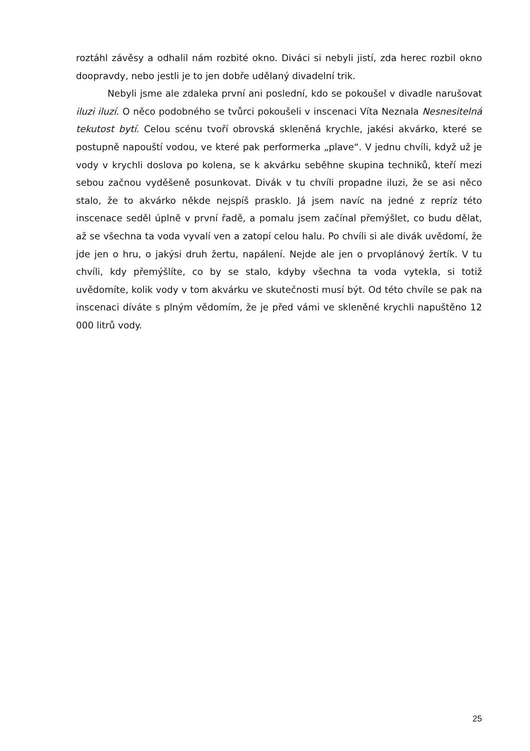roztáhl závěsy a odhalil nám rozbité okno. Diváci si nebyli jistí, zda herec rozbil okno doopravdy, nebo jestli je to jen dobře udělaný divadelní trik.
Nebyli jsme ale zdaleka první ani poslední, kdo se pokoušel v divadle narušovat iluzi iluzí. O něco podobného se tvůrci pokoušeli v inscenaci Víta Neznala Nesnesitelná tekutost bytí. Celou scénu tvoří obrovská skleněná krychle, jakési akvárko, které se postupně napouští vodou, ve které pak performerka „plave“. V jednu chvíli, když už je vody v krychli doslova po kolena, se k akvárku seběhne skupina techniků, kteří mezi sebou začnou vyděšeně posunkovat. Divák v tu chvíli propadne iluzi, že se asi něco stalo, že to akvárko někde nejspíš prasklo. Já jsem navíc na jedné z repríz této inscenace seděl úplně v první řadě, a pomalu jsem začínal přemýšlet, co budu dělat, až se všechna ta voda vyvalí ven a zatopí celou halu. Po chvíli si ale divák uvědomí, že jde jen o hru, o jakýsi druh žertu, napálení. Nejde ale jen o prvoplánový žertík. V tu chvíli, kdy přemýšlíte, co by se stalo, kdyby všechna ta voda vytekla, si totiž uvědomíte, kolik vody v tom akvárku ve skutečnosti musí být. Od této chvíle se pak na inscenaci díváte s plným vědomím, že je před vámi ve skleněné krychli napuštěno 12 000 litrů vody.
25